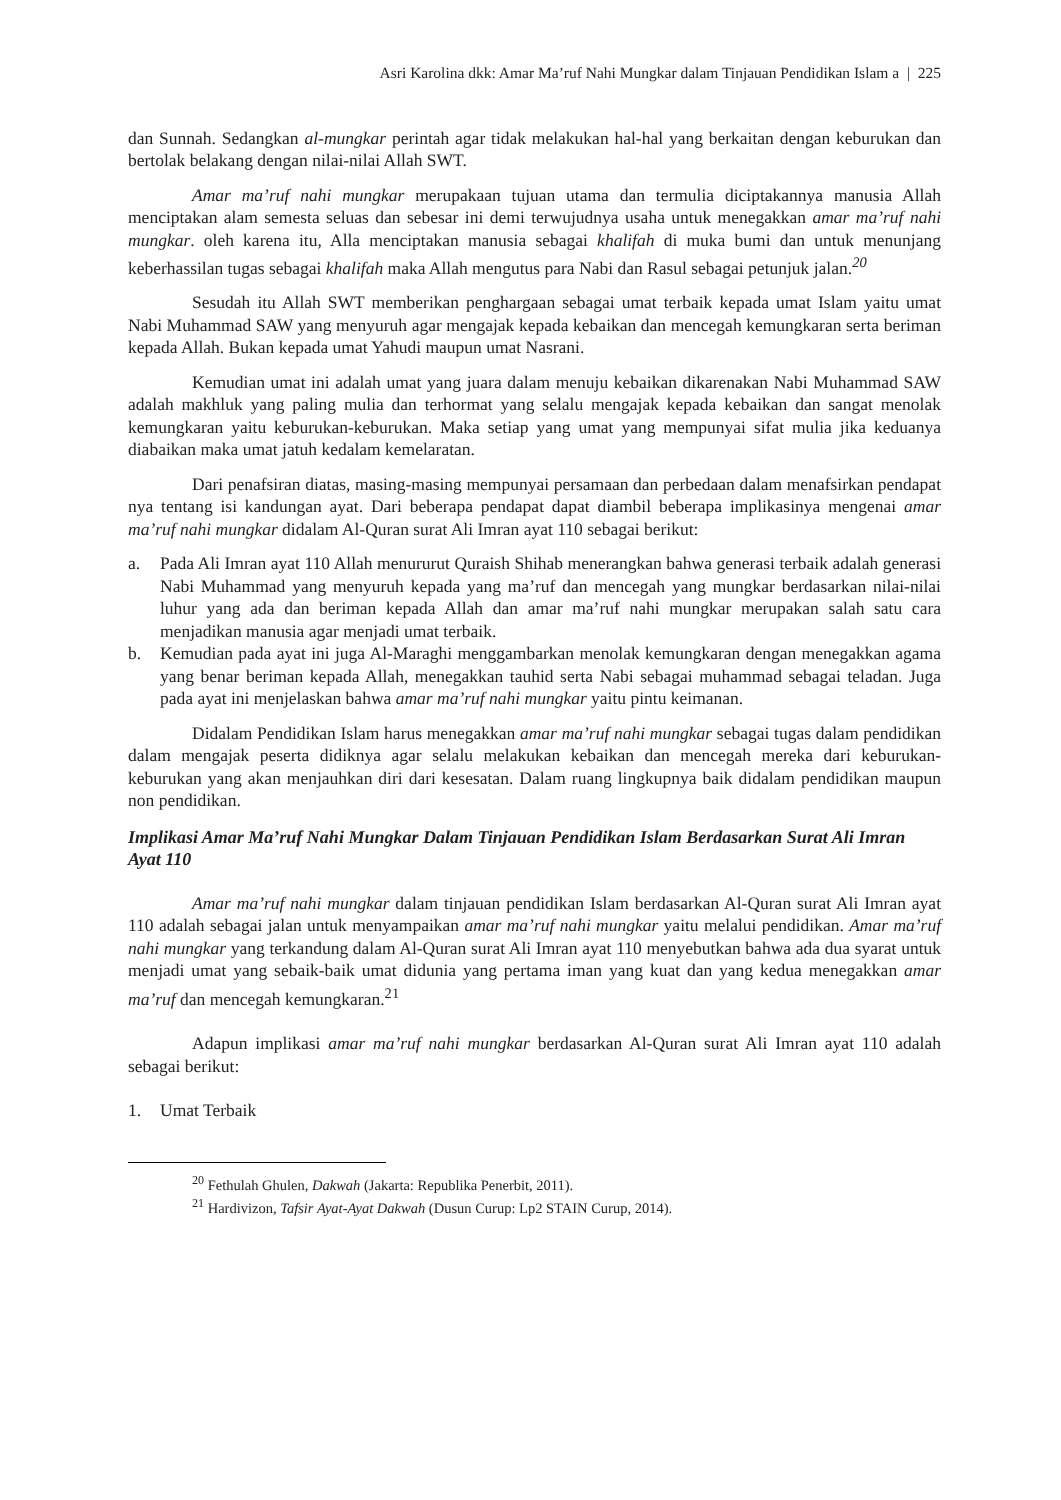Asri Karolina dkk: Amar Ma’ruf Nahi Mungkar dalam Tinjauan Pendidikan Islam a | 225
dan Sunnah. Sedangkan al-mungkar perintah agar tidak melakukan hal-hal yang berkaitan dengan keburukan dan bertolak belakang dengan nilai-nilai Allah SWT.
Amar ma’ruf nahi mungkar merupakaan tujuan utama dan termulia diciptakannya manusia Allah menciptakan alam semesta seluas dan sebesar ini demi terwujudnya usaha untuk menegakkan amar ma’ruf nahi mungkar. oleh karena itu, Alla menciptakan manusia sebagai khalifah di muka bumi dan untuk menunjang keberhassilan tugas sebagai khalifah maka Allah mengutus para Nabi dan Rasul sebagai petunjuk jalan.<sup>20</sup>
Sesudah itu Allah SWT memberikan penghargaan sebagai umat terbaik kepada umat Islam yaitu umat Nabi Muhammad SAW yang menyuruh agar mengajak kepada kebaikan dan mencegah kemungkaran serta beriman kepada Allah. Bukan kepada umat Yahudi maupun umat Nasrani.
Kemudian umat ini adalah umat yang juara dalam menuju kebaikan dikarenakan Nabi Muhammad SAW adalah makhluk yang paling mulia dan terhormat yang selalu mengajak kepada kebaikan dan sangat menolak kemungkaran yaitu keburukan-keburukan. Maka setiap yang umat yang mempunyai sifat mulia jika keduanya diabaikan maka umat jatuh kedalam kemelaratan.
Dari penafsiran diatas, masing-masing mempunyai persamaan dan perbedaan dalam menafsirkan pendapat nya tentang isi kandungan ayat. Dari beberapa pendapat dapat diambil beberapa implikasinya mengenai amar ma’ruf nahi mungkar didalam Al-Quran surat Ali Imran ayat 110 sebagai berikut:
a. Pada Ali Imran ayat 110 Allah menururut Quraish Shihab menerangkan bahwa generasi terbaik adalah generasi Nabi Muhammad yang menyuruh kepada yang ma’ruf dan mencegah yang mungkar berdasarkan nilai-nilai luhur yang ada dan beriman kepada Allah dan amar ma’ruf nahi mungkar merupakan salah satu cara menjadikan manusia agar menjadi umat terbaik.
b. Kemudian pada ayat ini juga Al-Maraghi menggambarkan menolak kemungkaran dengan menegakkan agama yang benar beriman kepada Allah, menegakkan tauhid serta Nabi sebagai muhammad sebagai teladan. Juga pada ayat ini menjelaskan bahwa amar ma’ruf nahi mungkar yaitu pintu keimanan.
Didalam Pendidikan Islam harus menegakkan amar ma’ruf nahi mungkar sebagai tugas dalam pendidikan dalam mengajak peserta didiknya agar selalu melakukan kebaikan dan mencegah mereka dari keburukan-keburukan yang akan menjauhkan diri dari kesesatan. Dalam ruang lingkupnya baik didalam pendidikan maupun non pendidikan.
Implikasi Amar Ma’ruf Nahi Mungkar Dalam Tinjauan Pendidikan Islam Berdasarkan Surat Ali Imran Ayat 110
Amar ma’ruf nahi mungkar dalam tinjauan pendidikan Islam berdasarkan Al-Quran surat Ali Imran ayat 110 adalah sebagai jalan untuk menyampaikan amar ma’ruf nahi mungkar yaitu melalui pendidikan. Amar ma’ruf nahi mungkar yang terkandung dalam Al-Quran surat Ali Imran ayat 110 menyebutkan bahwa ada dua syarat untuk menjadi umat yang sebaik-baik umat didunia yang pertama iman yang kuat dan yang kedua menegakkan amar ma’ruf dan mencegah kemungkaran.<sup>21</sup>
Adapun implikasi amar ma’ruf nahi mungkar berdasarkan Al-Quran surat Ali Imran ayat 110 adalah sebagai berikut:
1. Umat Terbaik
<sup>20</sup> Fethulah Ghulen, Dakwah (Jakarta: Republika Penerbit, 2011).
<sup>21</sup> Hardivizon, Tafsir Ayat-Ayat Dakwah (Dusun Curup: Lp2 STAIN Curup, 2014).